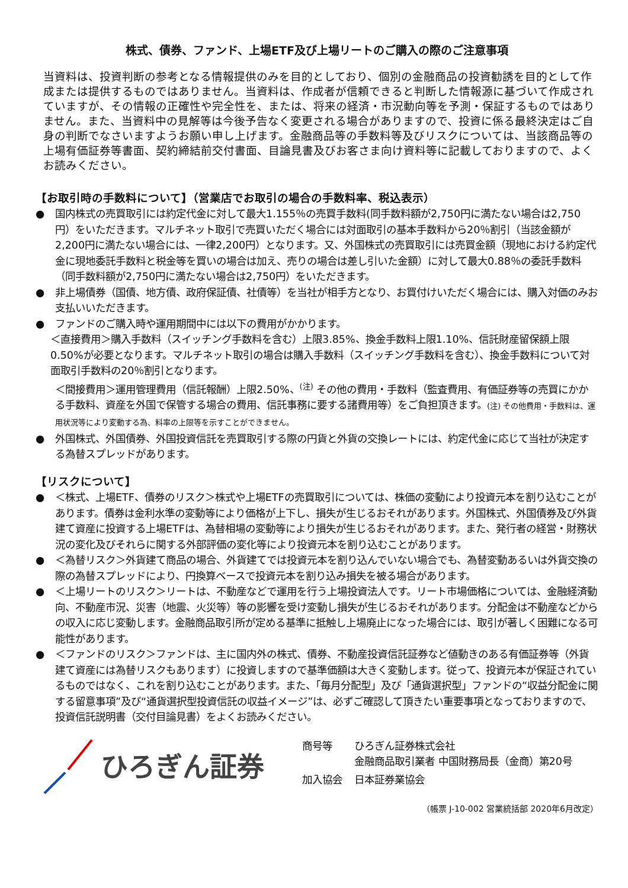株式、債券、ファンド、上場ETF及び上場リートのご購入の際のご注意事項
当資料は、投資判断の参考となる情報提供のみを目的としており、個別の金融商品の投資勧誘を目的として作成または提供するものではありません。当資料は、作成者が信頼できると判断した情報源に基づいて作成されていますが、その情報の正確性や完全性を、または、将来の経済・市況動向等を予測・保証するものではありません。また、当資料中の見解等は今後予告なく変更される場合がありますので、投資に係る最終決定はご自身の判断でなさいますようお願い申し上げます。金融商品等の手数料等及びリスクについては、当該商品等の上場有価証券等書面、契約締結前交付書面、目論見書及びお客さま向け資料等に記載しておりますので、よくお読みください。
【お取引時の手数料について】（営業店でお取引の場合の手数料率、税込表示）
● 国内株式の売買取引には約定代金に対して最大1.155％の売買手数料(同手数料額が2,750円に満たない場合は2,750円）をいただきます。マルチネット取引で売買いただく場合には対面取引の基本手数料から20％割引（当該金額が2,200円に満たない場合には、一律2,200円）となります。又、外国株式の売買取引には売買金額（現地における約定代金に現地委託手数料と税金等を買いの場合は加え、売りの場合は差し引いた金額）に対して最大0.88％の委託手数料（同手数料額が2,750円に満たない場合は2,750円）をいただきます。
● 非上場債券（国債、地方債、政府保証債、社債等）を当社が相手方となり、お買付けいただく場合には、購入対価のみお支払いいただきます。
● ファンドのご購入時や運用期間中には以下の費用がかかります。
＜直接費用＞購入手数料（スイッチング手数料を含む）上限3.85%、換金手数料上限1.10%、信託財産留保額上限0.50%が必要となります。マルチネット取引の場合は購入手数料（スイッチング手数料を含む）、換金手数料について対面取引手数料の20％割引となります。
＜間接費用＞運用管理費用（信託報酬）上限2.50%、<sup>(注)</sup> その他の費用・手数料（監査費用、有価証券等の売買にかかる手数料、資産を外国で保管する場合の費用、信託事務に要する諸費用等）をご負担頂きます。(注) その他費用・手数料は、運用状況等により変動する為、料率の上限等を示すことができません。
● 外国株式、外国債券、外国投資信託を売買取引する際の円貨と外貨の交換レートには、約定代金に応じて当社が決定する為替スプレッドがあります。
【リスクについて】
● ＜株式、上場ETF、債券のリスク＞株式や上場ETFの売買取引については、株価の変動により投資元本を割り込むことがあります。債券は金利水準の変動等により価格が上下し、損失が生じるおそれがあります。外国株式、外国債券及び外貨建て資産に投資する上場ETFは、為替相場の変動等により損失が生じるおそれがあります。また、発行者の経営・財務状況の変化及びそれらに関する外部評価の変化等により投資元本を割り込むことがあります。
● ＜為替リスク＞外貨建て商品の場合、外貨建てでは投資元本を割り込んでいない場合でも、為替変動あるいは外貨交換の際の為替スプレッドにより、円換算ベースで投資元本を割り込み損失を被る場合があります。
● ＜上場リートのリスク＞リートは、不動産などで運用を行う上場投資法人です。リート市場価格については、金融経済動向、不動産市況、災害（地震、火災等）等の影響を受け変動し損失が生じるおそれがあります。分配金は不動産などからの収入に応じ変動します。金融商品取引所が定める基準に抵触し上場廃止になった場合には、取引が著しく困難になる可能性があります。
● ＜ファンドのリスク＞ファンドは、主に国内外の株式、債券、不動産投資信託証券など値動きのある有価証券等（外貨建て資産には為替リスクもあります）に投資しますので基準価額は大きく変動します。従って、投資元本が保証されているものではなく、これを割り込むことがあります。また、「毎月分配型」及び「通貨選択型」ファンドの“収益分配金に関する留意事項”及び“通貨選択型投資信託の収益イメージ”は、必ずご確認して頂きたい重要事項となっておりますので、投資信託説明書（交付目論見書）をよくお読みください。
ひろぎん証券
| 商号等 | ひろぎん証券株式会社 金融商品取引業者 中国財務局長（金商）第20号 |
| 加入協会 | 日本証券業協会 |
（帳票 J-10-002 営業統括部 2020年6月改定）